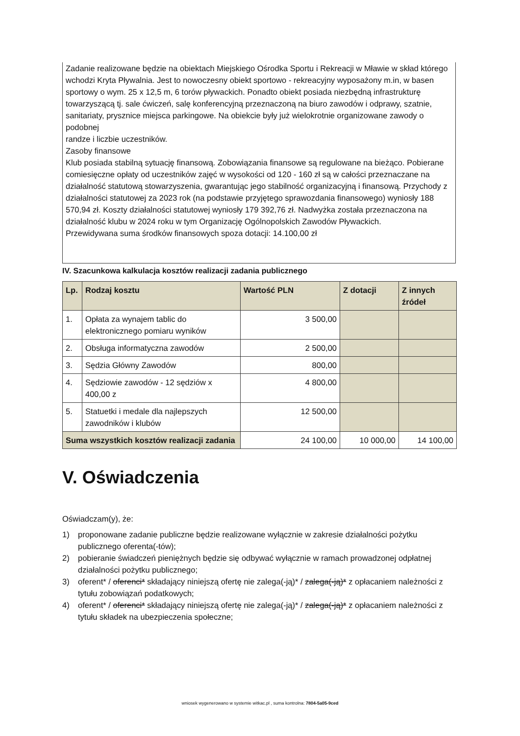Zadanie realizowane będzie na obiektach Miejskiego Ośrodka Sportu i Rekreacji w Mławie w skład którego wchodzi Kryta Pływalnia. Jest to nowoczesny obiekt sportowo - rekreacyjny wyposażony m.in, w basen sportowy o wym. 25 x 12,5 m, 6 torów pływackich. Ponadto obiekt posiada niezbędną infrastrukturę towarzyszącą tj. sale ćwiczeń, salę konferencyjną przeznaczoną na biuro zawodów i odprawy, szatnie, sanitariaty, prysznice miejsca parkingowe. Na obiekcie były już wielokrotnie organizowane zawody o podobnej
randze i liczbie uczestników.
Zasoby finansowe
Klub posiada stabilną sytuację finansową. Zobowiązania finansowe są regulowane na bieżąco. Pobierane comiesięczne opłaty od uczestników zajęć w wysokości od 120 - 160 zł są w całości przeznaczane na działalność statutową stowarzyszenia, gwarantując jego stabilność organizacyjną i finansową. Przychody z działalności statutowej za 2023 rok (na podstawie przyjętego sprawozdania finansowego) wyniosły 188 570,94 zł. Koszty działalności statutowej wyniosły 179 392,76 zł. Nadwyżka została przeznaczona na działalność klubu w 2024 roku w tym Organizację Ogólnopolskich Zawodów Pływackich.
Przewidywana suma środków finansowych spoza dotacji: 14.100,00 zł
IV. Szacunkowa kalkulacja kosztów realizacji zadania publicznego
| Lp. | Rodzaj kosztu | Wartość PLN | Z dotacji | Z innych źródeł |
| --- | --- | --- | --- | --- |
| 1. | Opłata za wynajem tablic do elektronicznego pomiaru wyników | 3 500,00 | | |
| 2. | Obsługa informatyczna zawodów | 2 500,00 | | |
| 3. | Sędzia Główny Zawodów | 800,00 | | |
| 4. | Sędziowie zawodów - 12 sędziów x 400,00 z | 4 800,00 | | |
| 5. | Statuetki i medale dla najlepszych zawodników i klubów | 12 500,00 | | |
| Suma wszystkich kosztów realizacji zadania | | 24 100,00 | 10 000,00 | 14 100,00 |
V. Oświadczenia
Oświadczam(y), że:
1) proponowane zadanie publiczne będzie realizowane wyłącznie w zakresie działalności pożytku publicznego oferenta(-tów);
2) pobieranie świadczeń pieniężnych będzie się odbywać wyłącznie w ramach prowadzonej odpłatnej działalności pożytku publicznego;
3) oferent* / oferenci* składający niniejszą ofertę nie zalega(-ją)* / zalega(-ją)* z opłacaniem należności z tytułu zobowiązań podatkowych;
4) oferent* / oferenci* składający niniejszą ofertę nie zalega(-ją)* / zalega(-ją)* z opłacaniem należności z tytułu składek na ubezpieczenia społeczne;
wniosek wygenerowano w systemie witkac.pl , suma kontrolna: 7804-5a05-9ced